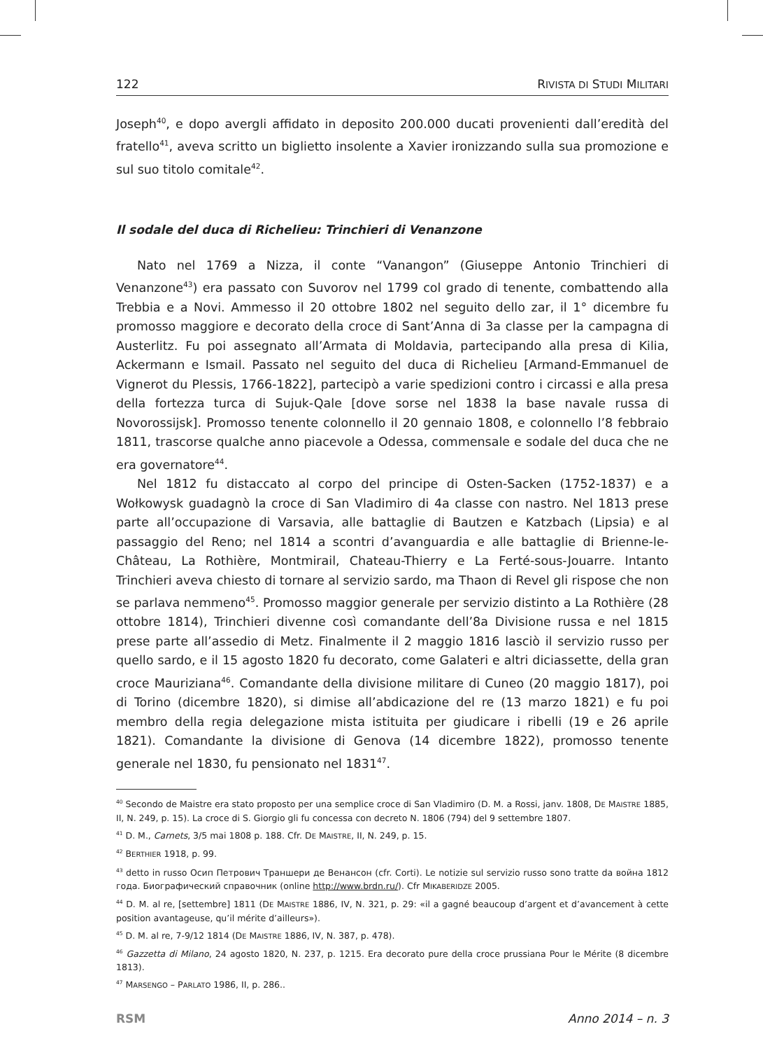122 RIVISTA DI STUDI MILITARI
Joseph<sup>40</sup>, e dopo avergli affidato in deposito 200.000 ducati provenienti dall’eredità del fratello<sup>41</sup>, aveva scritto un biglietto insolente a Xavier ironizzando sulla sua promozione e sul suo titolo comitale<sup>42</sup>.
Il sodale del duca di Richelieu: Trinchieri di Venanzone
Nato nel 1769 a Nizza, il conte “Vanangon” (Giuseppe Antonio Trinchieri di Venanzone<sup>43</sup>) era passato con Suvorov nel 1799 col grado di tenente, combattendo alla Trebbia e a Novi. Ammesso il 20 ottobre 1802 nel seguito dello zar, il 1° dicembre fu promosso maggiore e decorato della croce di Sant’Anna di 3a classe per la campagna di Austerlitz. Fu poi assegnato all’Armata di Moldavia, partecipando alla presa di Kilia, Ackermann e Ismail. Passato nel seguito del duca di Richelieu [Armand-Emmanuel de Vignerot du Plessis, 1766-1822], partecipò a varie spedizioni contro i circassi e alla presa della fortezza turca di Sujuk-Qale [dove sorse nel 1838 la base navale russa di Novorossijsk]. Promosso tenente colonnello il 20 gennaio 1808, e colonnello l’8 febbraio 1811, trascorse qualche anno piacevole a Odessa, commensale e sodale del duca che ne era governatore<sup>44</sup>.
Nel 1812 fu distaccato al corpo del principe di Osten-Sacken (1752-1837) e a Wołkowysk guadagnò la croce di San Vladimiro di 4a classe con nastro. Nel 1813 prese parte all’occupazione di Varsavia, alle battaglie di Bautzen e Katzbach (Lipsia) e al passaggio del Reno; nel 1814 a scontri d’avanguardia e alle battaglie di Brienne-le-Château, La Rothière, Montmirail, Chateau-Thierry e La Ferté-sous-Jouarre. Intanto Trinchieri aveva chiesto di tornare al servizio sardo, ma Thaon di Revel gli rispose che non se parlava nemmeno<sup>45</sup>. Promosso maggior generale per servizio distinto a La Rothière (28 ottobre 1814), Trinchieri divenne così comandante dell’8a Divisione russa e nel 1815 prese parte all’assedio di Metz. Finalmente il 2 maggio 1816 lasciò il servizio russo per quello sardo, e il 15 agosto 1820 fu decorato, come Galateri e altri diciassette, della gran croce Mauriziana<sup>46</sup>. Comandante della divisione militare di Cuneo (20 maggio 1817), poi di Torino (dicembre 1820), si dimise all’abdicazione del re (13 marzo 1821) e fu poi membro della regia delegazione mista istituita per giudicare i ribelli (19 e 26 aprile 1821). Comandante la divisione di Genova (14 dicembre 1822), promosso tenente generale nel 1830, fu pensionato nel 1831<sup>47</sup>.
<sup>40</sup> Secondo de Maistre era stato proposto per una semplice croce di San Vladimiro (D. M. a Rossi, janv. 1808, DE MAISTRE 1885, II, N. 249, p. 15). La croce di S. Giorgio gli fu concessa con decreto N. 1806 (794) del 9 settembre 1807.
<sup>41</sup> D. M., Carnets, 3/5 mai 1808 p. 188. Cfr. DE MAISTRE, II, N. 249, p. 15.
<sup>42</sup> BERTHIER 1918, p. 99.
<sup>43</sup> detto in russo Осип Петрович Траншери де Венансон (cfr. Corti). Le notizie sul servizio russo sono tratte da война 1812 года. Биографический справочник (online http://www.brdn.ru/). Cfr MIKABERIDZE 2005.
<sup>44</sup> D. M. al re, [settembre] 1811 (DE MAISTRE 1886, IV, N. 321, p. 29: «il a gagné beaucoup d’argent et d’avancement à cette position avantageuse, qu’il mérite d’ailleurs»).
<sup>45</sup> D. M. al re, 7-9/12 1814 (DE MAISTRE 1886, IV, N. 387, p. 478).
<sup>46</sup> Gazzetta di Milano, 24 agosto 1820, N. 237, p. 1215. Era decorato pure della croce prussiana Pour le Mérite (8 dicembre 1813).
<sup>47</sup> MARSENGO – PARLATO 1986, II, p. 286..
RSM Anno 2014 – n. 3